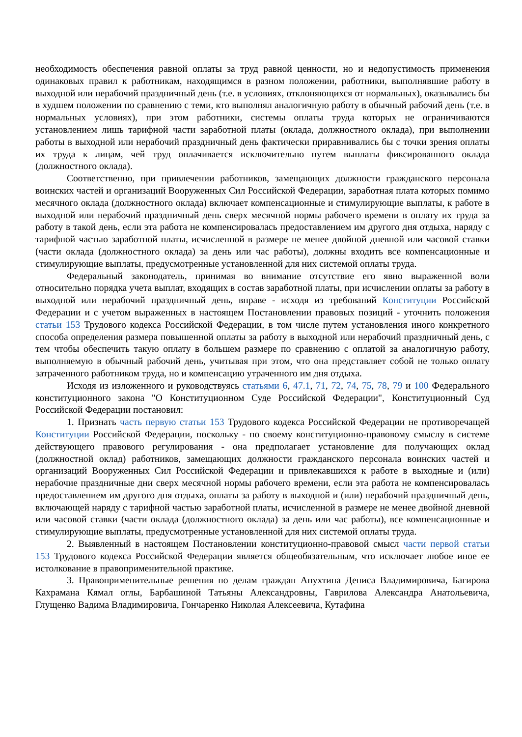необходимость обеспечения равной оплаты за труд равной ценности, но и недопустимость применения одинаковых правил к работникам, находящимся в разном положении, работники, выполнявшие работу в выходной или нерабочий праздничный день (т.е. в условиях, отклоняющихся от нормальных), оказывались бы в худшем положении по сравнению с теми, кто выполнял аналогичную работу в обычный рабочий день (т.е. в нормальных условиях), при этом работники, системы оплаты труда которых не ограничиваются установлением лишь тарифной части заработной платы (оклада, должностного оклада), при выполнении работы в выходной или нерабочий праздничный день фактически приравнивались бы с точки зрения оплаты их труда к лицам, чей труд оплачивается исключительно путем выплаты фиксированного оклада (должностного оклада).
Соответственно, при привлечении работников, замещающих должности гражданского персонала воинских частей и организаций Вооруженных Сил Российской Федерации, заработная плата которых помимо месячного оклада (должностного оклада) включает компенсационные и стимулирующие выплаты, к работе в выходной или нерабочий праздничный день сверх месячной нормы рабочего времени в оплату их труда за работу в такой день, если эта работа не компенсировалась предоставлением им другого дня отдыха, наряду с тарифной частью заработной платы, исчисленной в размере не менее двойной дневной или часовой ставки (части оклада (должностного оклада) за день или час работы), должны входить все компенсационные и стимулирующие выплаты, предусмотренные установленной для них системой оплаты труда.
Федеральный законодатель, принимая во внимание отсутствие его явно выраженной воли относительно порядка учета выплат, входящих в состав заработной платы, при исчислении оплаты за работу в выходной или нерабочий праздничный день, вправе - исходя из требований Конституции Российской Федерации и с учетом выраженных в настоящем Постановлении правовых позиций - уточнить положения статьи 153 Трудового кодекса Российской Федерации, в том числе путем установления иного конкретного способа определения размера повышенной оплаты за работу в выходной или нерабочий праздничный день, с тем чтобы обеспечить такую оплату в большем размере по сравнению с оплатой за аналогичную работу, выполняемую в обычный рабочий день, учитывая при этом, что она представляет собой не только оплату затраченного работником труда, но и компенсацию утраченного им дня отдыха.
Исходя из изложенного и руководствуясь статьями 6, 47.1, 71, 72, 74, 75, 78, 79 и 100 Федерального конституционного закона "О Конституционном Суде Российской Федерации", Конституционный Суд Российской Федерации постановил:
1. Признать часть первую статьи 153 Трудового кодекса Российской Федерации не противоречащей Конституции Российской Федерации, поскольку - по своему конституционно-правовому смыслу в системе действующего правового регулирования - она предполагает установление для получающих оклад (должностной оклад) работников, замещающих должности гражданского персонала воинских частей и организаций Вооруженных Сил Российской Федерации и привлекавшихся к работе в выходные и (или) нерабочие праздничные дни сверх месячной нормы рабочего времени, если эта работа не компенсировалась предоставлением им другого дня отдыха, оплаты за работу в выходной и (или) нерабочий праздничный день, включающей наряду с тарифной частью заработной платы, исчисленной в размере не менее двойной дневной или часовой ставки (части оклада (должностного оклада) за день или час работы), все компенсационные и стимулирующие выплаты, предусмотренные установленной для них системой оплаты труда.
2. Выявленный в настоящем Постановлении конституционно-правовой смысл части первой статьи 153 Трудового кодекса Российской Федерации является общеобязательным, что исключает любое иное ее истолкование в правоприменительной практике.
3. Правоприменительные решения по делам граждан Апухтина Дениса Владимировича, Багирова Кахрамана Кямал оглы, Барбашиной Татьяны Александровны, Гаврилова Александра Анатольевича, Глущенко Вадима Владимировича, Гончаренко Николая Алексеевича, Кутафина